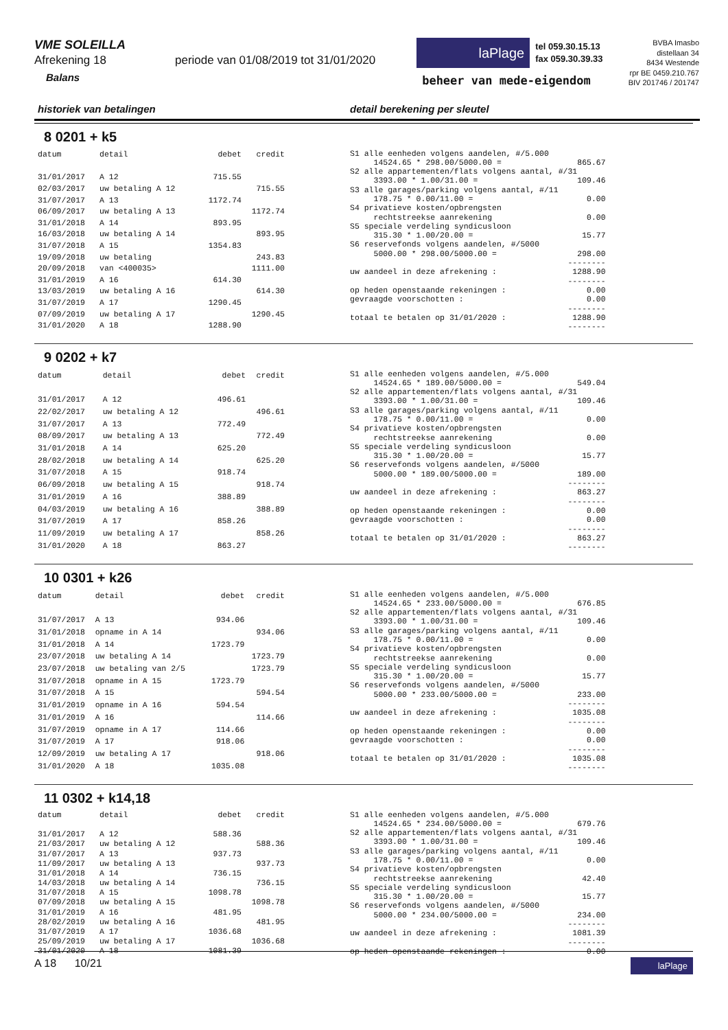VME SOLEILLA
Afrekening 18 periode van 01/08/2019 tot 31/01/2020
Balans
laPlage
tel 059.30.15.13
fax 059.30.39.33
beheer van mede-eigendom
BVBA Imasbo
distellaan 34
8434 Westende
rpr BE 0459.210.767
BIV 201746 / 201747
historiek van betalingen detail berekening per sleutel
8 0201 + k5
| datum | detail | debet | credit |
| --- | --- | --- | --- |
| 31/01/2017 | A 12 | 715.55 | |
| 02/03/2017 | uw betaling A 12 | | 715.55 |
| 31/07/2017 | A 13 | 1172.74 | |
| 06/09/2017 | uw betaling A 13 | | 1172.74 |
| 31/01/2018 | A 14 | 893.95 | |
| 16/03/2018 | uw betaling A 14 | | 893.95 |
| 31/07/2018 | A 15 | 1354.83 | |
| 19/09/2018 | uw betaling | | 243.83 |
| 20/09/2018 | van <400035> | | 1111.00 |
| 31/01/2019 | A 16 | 614.30 | |
| 13/03/2019 | uw betaling A 16 | | 614.30 |
| 31/07/2019 | A 17 | 1290.45 | |
| 07/09/2019 | uw betaling A 17 | | 1290.45 |
| 31/01/2020 | A 18 | 1288.90 | |
S1 alle eenheden volgens aandelen, #/5.000
     14524.65 * 298.00/5000.00 =                865.67
S2 alle appartementen/flats volgens aantal, #/31
     3393.00 * 1.00/31.00 =                     109.46
S3 alle garages/parking volgens aantal, #/11
     178.75 * 0.00/11.00 =                        0.00
S4 privatieve kosten/opbrengsten
     rechtstreekse aanrekening                    0.00
S5 speciale verdeling syndicusloon
     315.30 * 1.00/20.00 =                       15.77
S6 reservefonds volgens aandelen, #/5000
     5000.00 * 298.00/5000.00 =                 298.00
                                              --------
uw aandeel in deze afrekening :                1288.90
                                              --------
op heden openstaande rekeningen :                 0.00
gevraagde voorschotten :                          0.00
                                              --------
totaal te betalen op 31/01/2020 :              1288.90
                                              --------
9 0202 + k7
| datum | detail | debet | credit |
| --- | --- | --- | --- |
| 31/01/2017 | A 12 | 496.61 | |
| 22/02/2017 | uw betaling A 12 | | 496.61 |
| 31/07/2017 | A 13 | 772.49 | |
| 08/09/2017 | uw betaling A 13 | | 772.49 |
| 31/01/2018 | A 14 | 625.20 | |
| 28/02/2018 | uw betaling A 14 | | 625.20 |
| 31/07/2018 | A 15 | 918.74 | |
| 06/09/2018 | uw betaling A 15 | | 918.74 |
| 31/01/2019 | A 16 | 388.89 | |
| 04/03/2019 | uw betaling A 16 | | 388.89 |
| 31/07/2019 | A 17 | 858.26 | |
| 11/09/2019 | uw betaling A 17 | | 858.26 |
| 31/01/2020 | A 18 | 863.27 | |
S1 alle eenheden volgens aandelen, #/5.000
     14524.65 * 189.00/5000.00 =                549.04
S2 alle appartementen/flats volgens aantal, #/31
     3393.00 * 1.00/31.00 =                     109.46
S3 alle garages/parking volgens aantal, #/11
     178.75 * 0.00/11.00 =                        0.00
S4 privatieve kosten/opbrengsten
     rechtstreekse aanrekening                    0.00
S5 speciale verdeling syndicusloon
     315.30 * 1.00/20.00 =                       15.77
S6 reservefonds volgens aandelen, #/5000
     5000.00 * 189.00/5000.00 =                 189.00
                                              --------
uw aandeel in deze afrekening :                 863.27
                                              --------
op heden openstaande rekeningen :                 0.00
gevraagde voorschotten :                          0.00
                                              --------
totaal te betalen op 31/01/2020 :               863.27
                                              --------
10 0301 + k26
| datum | detail | debet | credit |
| --- | --- | --- | --- |
| 31/07/2017 | A 13 | 934.06 | |
| 31/01/2018 | opname in A 14 | | 934.06 |
| 31/01/2018 | A 14 | 1723.79 | |
| 23/07/2018 | uw betaling A 14 | | 1723.79 |
| 23/07/2018 | uw betaling van 2/5 | | 1723.79 |
| 31/07/2018 | opname in A 15 | 1723.79 | |
| 31/07/2018 | A 15 | | 594.54 |
| 31/01/2019 | opname in A 16 | 594.54 | |
| 31/01/2019 | A 16 | | 114.66 |
| 31/07/2019 | opname in A 17 | 114.66 | |
| 31/07/2019 | A 17 | 918.06 | |
| 12/09/2019 | uw betaling A 17 | | 918.06 |
| 31/01/2020 | A 18 | 1035.08 | |
S1 alle eenheden volgens aandelen, #/5.000
     14524.65 * 233.00/5000.00 =                676.85
S2 alle appartementen/flats volgens aantal, #/31
     3393.00 * 1.00/31.00 =                     109.46
S3 alle garages/parking volgens aantal, #/11
     178.75 * 0.00/11.00 =                        0.00
S4 privatieve kosten/opbrengsten
     rechtstreekse aanrekening                    0.00
S5 speciale verdeling syndicusloon
     315.30 * 1.00/20.00 =                       15.77
S6 reservefonds volgens aandelen, #/5000
     5000.00 * 233.00/5000.00 =                 233.00
                                              --------
uw aandeel in deze afrekening :                1035.08
                                              --------
op heden openstaande rekeningen :                 0.00
gevraagde voorschotten :                          0.00
                                              --------
totaal te betalen op 31/01/2020 :              1035.08
                                              --------
11 0302 + k14,18
| datum | detail | debet | credit |
| --- | --- | --- | --- |
| 31/01/2017 | A 12 | 588.36 | |
| 21/03/2017 | uw betaling A 12 | | 588.36 |
| 31/07/2017 | A 13 | 937.73 | |
| 11/09/2017 | uw betaling A 13 | | 937.73 |
| 31/01/2018 | A 14 | 736.15 | |
| 14/03/2018 | uw betaling A 14 | | 736.15 |
| 31/07/2018 | A 15 | 1098.78 | |
| 07/09/2018 | uw betaling A 15 | | 1098.78 |
| 31/01/2019 | A 16 | 481.95 | |
| 28/02/2019 | uw betaling A 16 | | 481.95 |
| 31/07/2019 | A 17 | 1036.68 | |
| 25/09/2019 | uw betaling A 17 | | 1036.68 |
| 31/01/2020 | A 18 | 1081.39 | |
S1 alle eenheden volgens aandelen, #/5.000
     14524.65 * 234.00/5000.00 =                679.76
S2 alle appartementen/flats volgens aantal, #/31
     3393.00 * 1.00/31.00 =                     109.46
S3 alle garages/parking volgens aantal, #/11
     178.75 * 0.00/11.00 =                        0.00
S4 privatieve kosten/opbrengsten
     rechtstreekse aanrekening                   42.40
S5 speciale verdeling syndicusloon
     315.30 * 1.00/20.00 =                       15.77
S6 reservefonds volgens aandelen, #/5000
     5000.00 * 234.00/5000.00 =                 234.00
                                              --------
uw aandeel in deze afrekening :                1081.39
                                              --------
op heden openstaande rekeningen :                 0.00
A 18 10/21 laPlage